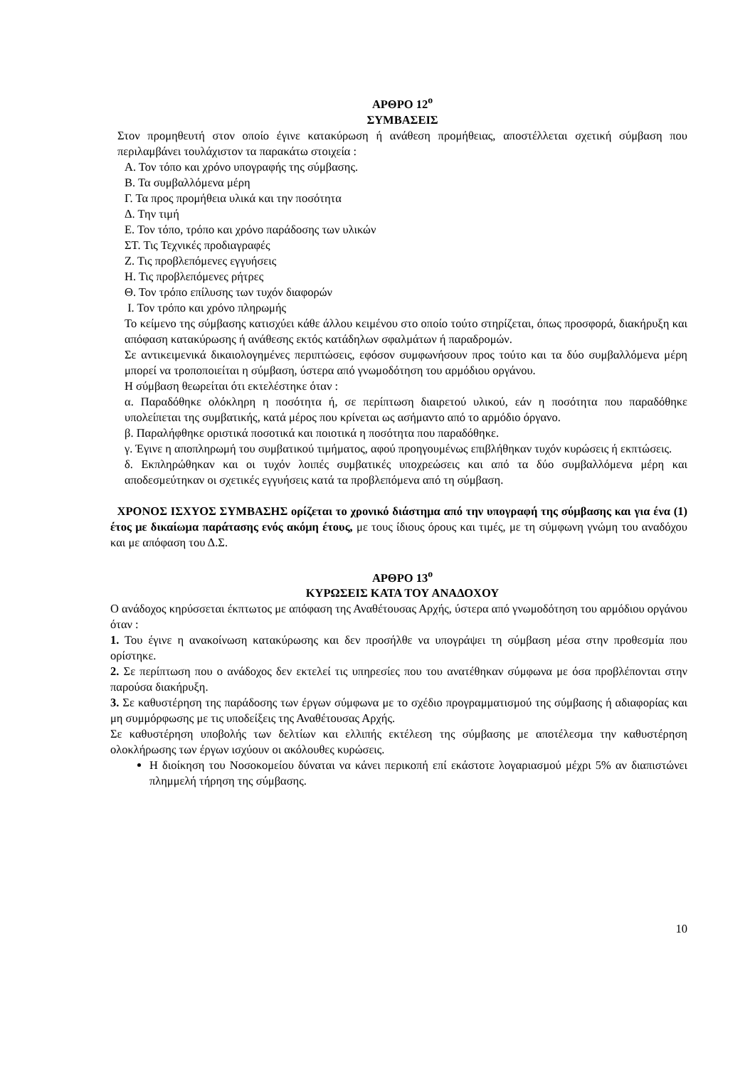ΑΡΘΡΟ 12<sup>ο</sup>
ΣΥΜΒΑΣΕΙΣ
Στον προμηθευτή στον οποίο έγινε κατακύρωση ή ανάθεση προμήθειας, αποστέλλεται σχετική σύμβαση που περιλαμβάνει τουλάχιστον τα παρακάτω στοιχεία :
Α. Τον τόπο και χρόνο υπογραφής της σύμβασης.
Β. Τα συμβαλλόμενα μέρη
Γ. Τα προς προμήθεια υλικά και την ποσότητα
Δ. Την τιμή
Ε. Τον τόπο, τρόπο και χρόνο παράδοσης των υλικών
ΣΤ. Τις Τεχνικές προδιαγραφές
Ζ. Τις προβλεπόμενες εγγυήσεις
Η. Τις προβλεπόμενες ρήτρες
Θ. Τον τρόπο επίλυσης των τυχόν διαφορών
Ι. Τον τρόπο και χρόνο πληρωμής
Το κείμενο της σύμβασης κατισχύει κάθε άλλου κειμένου στο οποίο τούτο στηρίζεται, όπως προσφορά, διακήρυξη και απόφαση κατακύρωσης ή ανάθεσης εκτός κατάδηλων σφαλμάτων ή παραδρομών.
Σε αντικειμενικά δικαιολογημένες περιπτώσεις, εφόσον συμφωνήσουν προς τούτο και τα δύο συμβαλλόμενα μέρη μπορεί να τροποποιείται η σύμβαση, ύστερα από γνωμοδότηση του αρμόδιου οργάνου.
Η σύμβαση θεωρείται ότι εκτελέστηκε όταν :
α. Παραδόθηκε ολόκληρη η ποσότητα ή, σε περίπτωση διαιρετού υλικού, εάν η ποσότητα που παραδόθηκε υπολείπεται της συμβατικής, κατά μέρος που κρίνεται ως ασήμαντο από το αρμόδιο όργανο.
β. Παραλήφθηκε οριστικά ποσοτικά και ποιοτικά η ποσότητα που παραδόθηκε.
γ. Έγινε η αποπληρωμή του συμβατικού τιμήματος, αφού προηγουμένως επιβλήθηκαν τυχόν κυρώσεις ή εκπτώσεις.
δ. Εκπληρώθηκαν και οι τυχόν λοιπές συμβατικές υποχρεώσεις και από τα δύο συμβαλλόμενα μέρη και αποδεσμεύτηκαν οι σχετικές εγγυήσεις κατά τα προβλεπόμενα από τη σύμβαση.
ΧΡΟΝΟΣ ΙΣΧΥΟΣ ΣΥΜΒΑΣΗΣ ορίζεται το χρονικό διάστημα από την υπογραφή της σύμβασης και για ένα (1) έτος με δικαίωμα παράτασης ενός ακόμη έτους, με τους ίδιους όρους και τιμές, με τη σύμφωνη γνώμη του αναδόχου και με απόφαση του Δ.Σ.
ΑΡΘΡΟ 13<sup>ο</sup>
ΚΥΡΩΣΕΙΣ ΚΑΤΑ ΤΟΥ ΑΝΑΔΟΧΟΥ
Ο ανάδοχος κηρύσσεται έκπτωτος με απόφαση της Αναθέτουσας Αρχής, ύστερα από γνωμοδότηση του αρμόδιου οργάνου όταν :
1. Του έγινε η ανακοίνωση κατακύρωσης και δεν προσήλθε να υπογράψει τη σύμβαση μέσα στην προθεσμία που ορίστηκε.
2. Σε περίπτωση που ο ανάδοχος δεν εκτελεί τις υπηρεσίες που του ανατέθηκαν σύμφωνα με όσα προβλέπονται στην παρούσα διακήρυξη.
3. Σε καθυστέρηση της παράδοσης των έργων σύμφωνα με το σχέδιο προγραμματισμού της σύμβασης ή αδιαφορίας και μη συμμόρφωσης με τις υποδείξεις της Αναθέτουσας Αρχής.
Σε καθυστέρηση υποβολής των δελτίων και ελλιπής εκτέλεση της σύμβασης με αποτέλεσμα την καθυστέρηση ολοκλήρωσης των έργων ισχύουν οι ακόλουθες κυρώσεις.
Η διοίκηση του Νοσοκομείου δύναται να κάνει περικοπή επί εκάστοτε λογαριασμού μέχρι 5% αν διαπιστώνει πλημμελή τήρηση της σύμβασης.
10